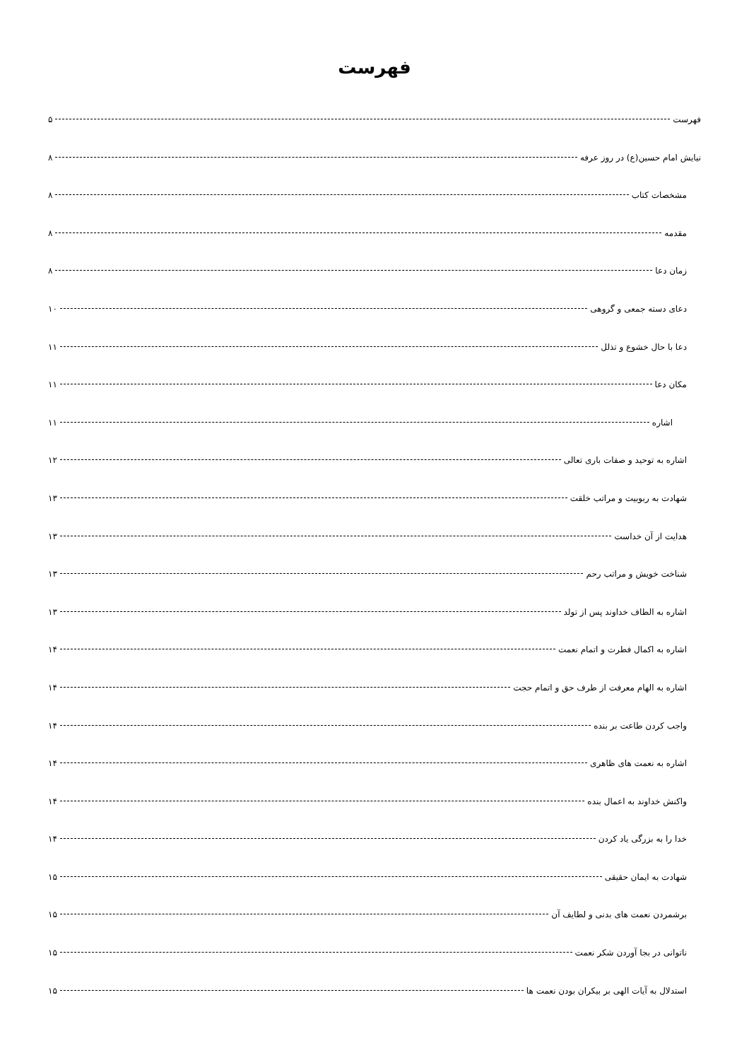فهرست
فهرست ۵
نیایش امام حسین(ع) در روز عرفه ۸
مشخصات کتاب ۸
مقدمه ۸
زمان دعا ۸
دعای دسته جمعی و گروهی ۱۰
دعا با حال خشوع و تذلل ۱۱
مکان دعا ۱۱
اشاره ۱۱
اشاره به توحید و صفات باری تعالی ۱۲
شهادت به ربوبیت و مراتب خلقت ۱۳
هدایت از آن خداست ۱۳
شناخت خویش و مراتب رحم ۱۳
اشاره به الطاف خداوند پس از تولد ۱۳
اشاره به اکمال فطرت و اتمام نعمت ۱۴
اشاره به الهام معرفت از طرف حق و اتمام حجت ۱۴
واجب کردن طاعت بر بنده ۱۴
اشاره به نعمت های ظاهری ۱۴
واکنش خداوند به اعمال بنده ۱۴
خدا را به بزرگی یاد کردن ۱۴
شهادت به ایمان حقیقی ۱۵
برشمردن نعمت های بدنی و لطایف آن ۱۵
ناتوانی در بجا آوردن شکر نعمت ۱۵
استدلال به آیات الهی بر بیکران بودن نعمت ها ۱۵